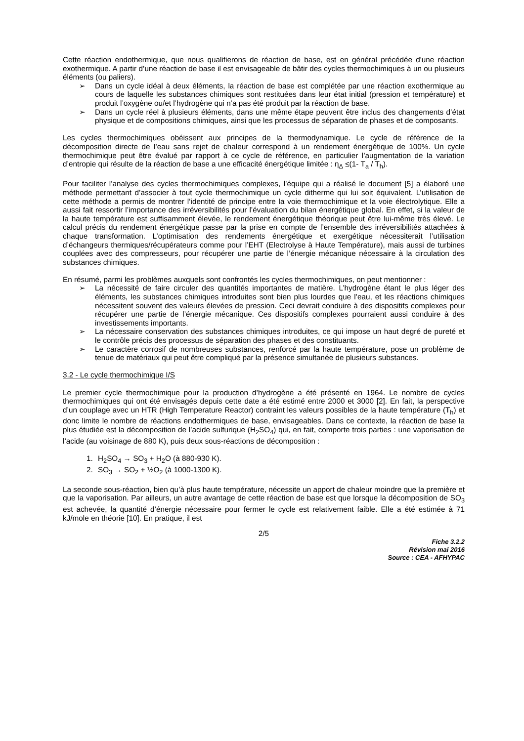Cette réaction endothermique, que nous qualifierons de réaction de base, est en général précédée d'une réaction exothermique. A partir d’une réaction de base il est envisageable de bâtir des cycles thermochimiques à un ou plusieurs éléments (ou paliers).
➢ Dans un cycle idéal à deux éléments, la réaction de base est complétée par une réaction exothermique au cours de laquelle les substances chimiques sont restituées dans leur état initial (pression et température) et produit l’oxygène ou/et l’hydrogène qui n’a pas été produit par la réaction de base.
➢ Dans un cycle réel à plusieurs éléments, dans une même étape peuvent être inclus des changements d’état physique et de compositions chimiques, ainsi que les processus de séparation de phases et de composants.
Les cycles thermochimiques obéissent aux principes de la thermodynamique. Le cycle de référence de la décomposition directe de l’eau sans rejet de chaleur correspond à un rendement énergétique de 100%. Un cycle thermochimique peut être évalué par rapport à ce cycle de référence, en particulier l’augmentation de la variation d’entropie qui résulte de la réaction de base a une efficacité énergétique limitée : η<sub>Δ</sub> ≤(1- T<sub>a</sub> / T<sub>h</sub>).
Pour faciliter l’analyse des cycles thermochimiques complexes, l’équipe qui a réalisé le document [5] a élaboré une méthode permettant d’associer à tout cycle thermochimique un cycle ditherme qui lui soit équivalent. L’utilisation de cette méthode a permis de montrer l’identité de principe entre la voie thermochimique et la voie électrolytique. Elle a aussi fait ressortir l’importance des irréversibilités pour l’évaluation du bilan énergétique global. En effet, si la valeur de la haute température est suffisamment élevée, le rendement énergétique théorique peut être lui-même très élevé. Le calcul précis du rendement énergétique passe par la prise en compte de l’ensemble des irréversibilités attachées à chaque transformation. L’optimisation des rendements énergétique et exergétique nécessiterait l’utilisation d’échangeurs thermiques/récupérateurs comme pour l’EHT (Electrolyse à Haute Température), mais aussi de turbines couplées avec des compresseurs, pour récupérer une partie de l’énergie mécanique nécessaire à la circulation des substances chimiques.
En résumé, parmi les problèmes auxquels sont confrontés les cycles thermochimiques, on peut mentionner :
➢ La nécessité de faire circuler des quantités importantes de matière. L’hydrogène étant le plus léger des éléments, les substances chimiques introduites sont bien plus lourdes que l’eau, et les réactions chimiques nécessitent souvent des valeurs élevées de pression. Ceci devrait conduire à des dispositifs complexes pour récupérer une partie de l’énergie mécanique. Ces dispositifs complexes pourraient aussi conduire à des investissements importants.
➢ La nécessaire conservation des substances chimiques introduites, ce qui impose un haut degré de pureté et le contrôle précis des processus de séparation des phases et des constituants.
➢ Le caractère corrosif de nombreuses substances, renforcé par la haute température, pose un problème de tenue de matériaux qui peut être compliqué par la présence simultanée de plusieurs substances.
3.2 - Le cycle thermochimique I/S
Le premier cycle thermochimique pour la production d’hydrogène a été présenté en 1964. Le nombre de cycles thermochimiques qui ont été envisagés depuis cette date a été estimé entre 2000 et 3000 [2]. En fait, la perspective d’un couplage avec un HTR (High Temperature Reactor) contraint les valeurs possibles de la haute température (T<sub>h</sub>) et donc limite le nombre de réactions endothermiques de base, envisageables. Dans ce contexte, la réaction de base la plus étudiée est la décomposition de l’acide sulfurique (H<sub>2</sub>SO<sub>4</sub>) qui, en fait, comporte trois parties : une vaporisation de l’acide (au voisinage de 880 K), puis deux sous-réactions de décomposition :
1. H<sub>2</sub>SO<sub>4</sub> → SO<sub>3</sub> + H<sub>2</sub>O (à 880-930 K).
2. SO<sub>3</sub> → SO<sub>2</sub> + ½O<sub>2</sub> (à 1000-1300 K).
La seconde sous-réaction, bien qu’à plus haute température, nécessite un apport de chaleur moindre que la première et que la vaporisation. Par ailleurs, un autre avantage de cette réaction de base est que lorsque la décomposition de SO<sub>3</sub> est achevée, la quantité d’énergie nécessaire pour fermer le cycle est relativement faible. Elle a été estimée à 71 kJ/mole en théorie [10]. En pratique, il est
2/5
Fiche 3.2.2
Révision mai 2016
Source : CEA - AFHYPAC